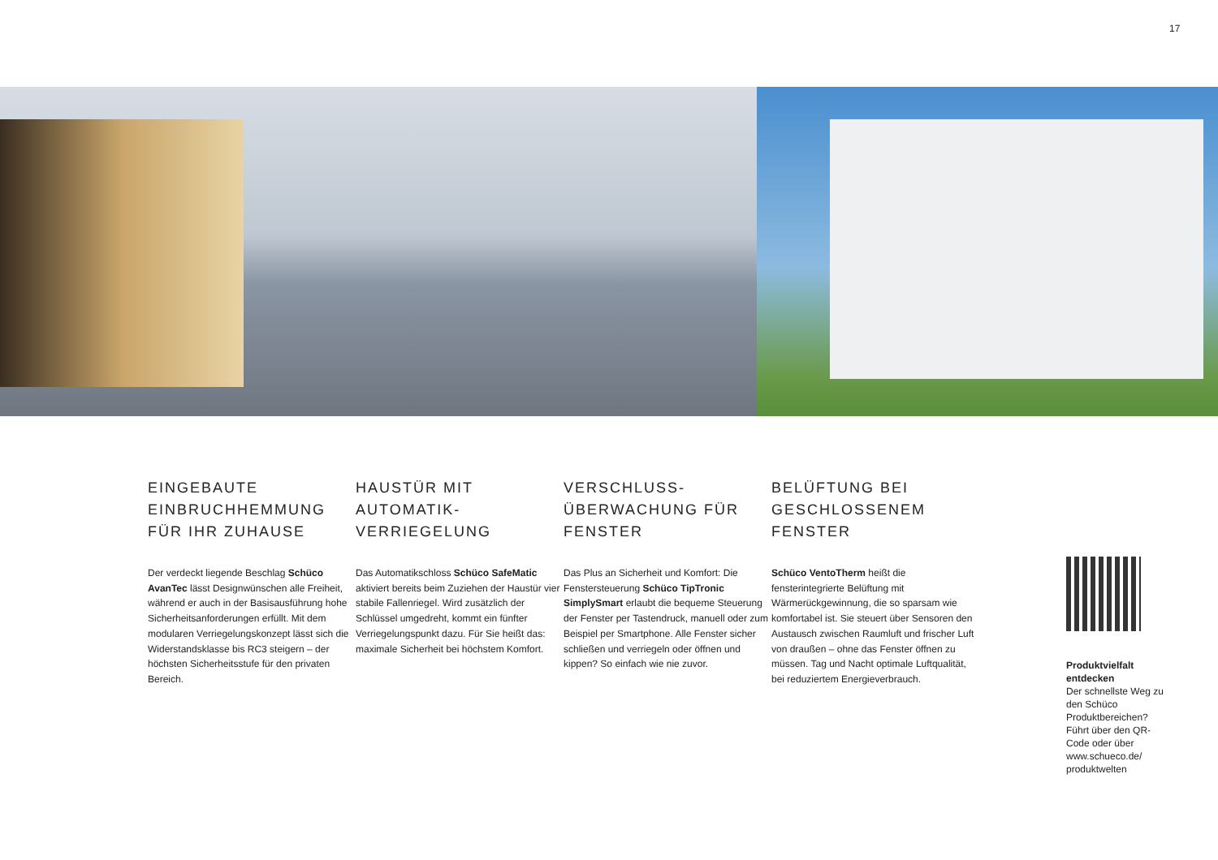17
EINGEBAUTE EINBRUCHHEMMUNG FÜR IHR ZUHAUSE
Der verdeckt liegende Beschlag Schüco AvanTec lässt Design­wünschen alle Freiheit, während er auch in der Basisausführung hohe Sicherheitsanforderungen erfüllt. Mit dem modularen Verriegelungs­konzept lässt sich die Widerstands­klasse bis RC3 steigern – der höchsten Sicherheitsstufe für den privaten Bereich.
HAUSTÜR MIT AUTOMATIK-VERRIEGELUNG
Das Automatikschloss Schüco SafeMatic aktiviert bereits beim Zuziehen der Haustür vier stabile Fallenriegel. Wird zusätzlich der Schlüssel umgedreht, kommt ein fünfter Verriegelungspunkt dazu. Für Sie heißt das: maximale Sicher­heit bei höchstem Komfort.
VERSCHLUSS-ÜBERWACHUNG FÜR FENSTER
Das Plus an Sicherheit und Komfort: Die Fenstersteuerung Schüco TipTronic SimplySmart erlaubt die bequeme Steuerung der Fenster per Tastendruck, manuell oder zum Beispiel per Smartphone. Alle Fenster sicher schließen und verriegeln oder öffnen und kippen? So einfach wie nie zuvor.
BELÜFTUNG BEI GESCHLOSSENEM FENSTER
Schüco VentoTherm heißt die fensterintegrierte Belüftung mit Wärmerückgewinnung, die so sparsam wie komfortabel ist. Sie steuert über Sensoren den Austausch zwischen Raumluft und frischer Luft von draußen – ohne das Fenster öffnen zu müssen. Tag und Nacht optimale Luftqualität, bei reduziertem Energieverbrauch.
Produktvielfalt entdecken
Der schnellste Weg zu den Schüco Produktbereichen? Führt über den QR-Code oder über www.schueco.de/ produktwelten